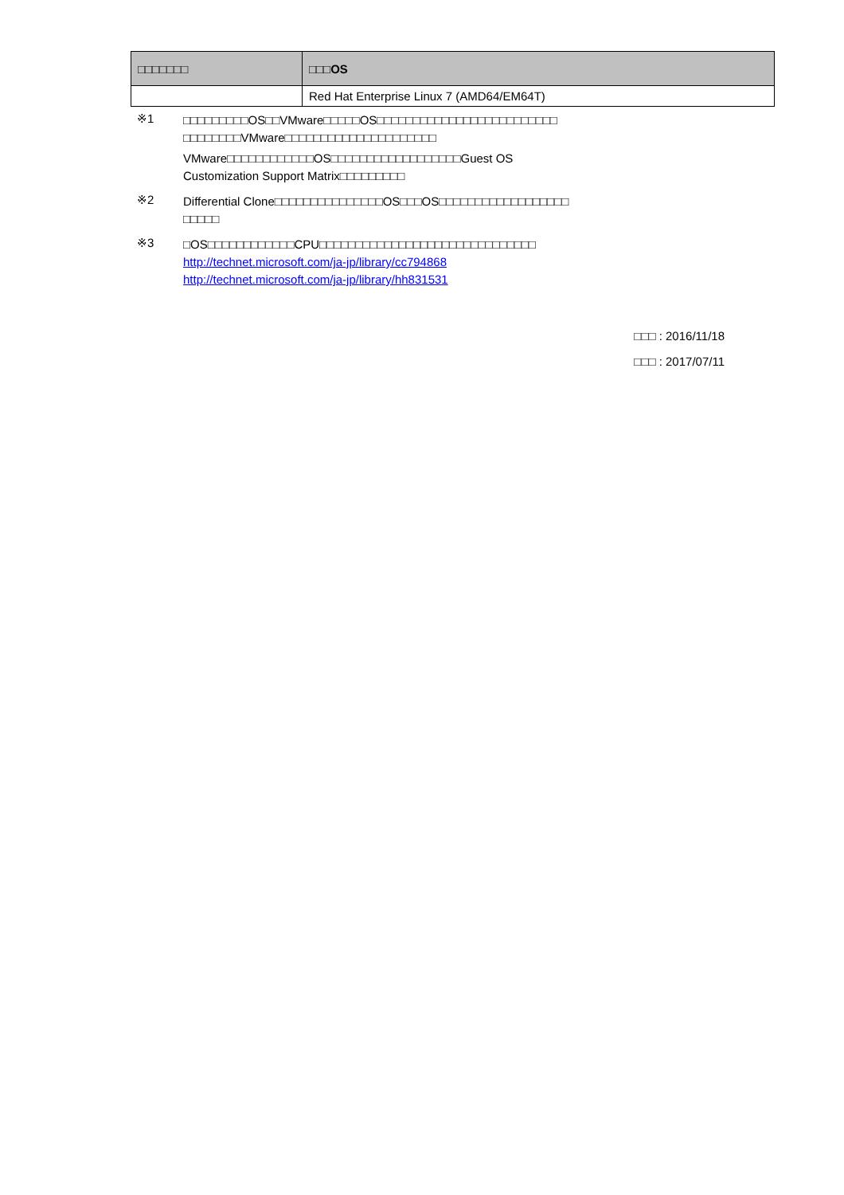| □□□□□□□ | □□□OS |
| --- | --- |
| | Red Hat Enterprise Linux 7 (AMD64/EM64T) |
※1
□□□□□□□□□OS□□VMware□□□□□OS□□□□□□□□□□□□□□□□□□□□□□□□□
□□□□□□□□VMware□□□□□□□□□□□□□□□□□□□□□
VMware□□□□□□□□□□□□OS□□□□□□□□□□□□□□□□□□Guest OS
Customization Support Matrix□□□□□□□□□
※2
Differential Clone□□□□□□□□□□□□□□□OS□□□OS□□□□□□□□□□□□□□□□□□
□□□□□
※3
□OS□□□□□□□□□□□□CPU□□□□□□□□□□□□□□□□□□□□□□□□□□□□□□
http://technet.microsoft.com/ja-jp/library/cc794868
http://technet.microsoft.com/ja-jp/library/hh831531
□□□ : 2016/11/18
□□□ : 2017/07/11